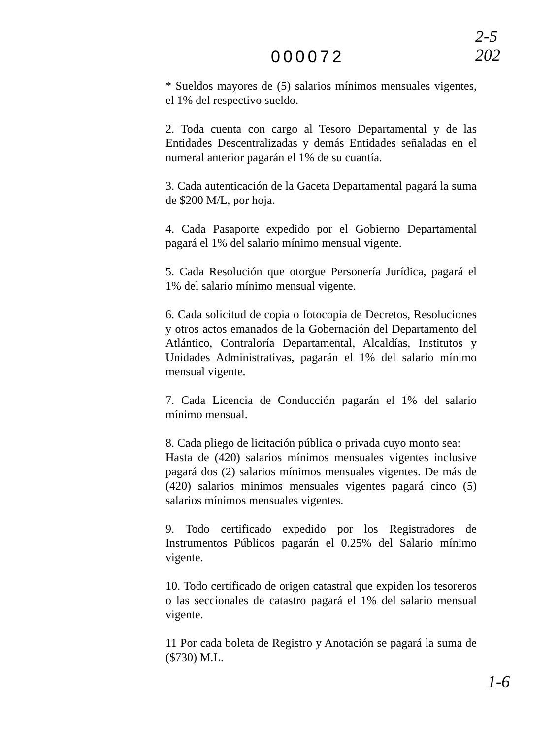2-5
202
000072
* Sueldos mayores de (5) salarios mínimos mensuales vigentes, el 1% del respectivo sueldo.
2. Toda cuenta con cargo al Tesoro Departamental y de las Entidades Descentralizadas y demás Entidades señaladas en el numeral anterior pagarán el 1% de su cuantía.
3. Cada autenticación de la Gaceta Departamental pagará la suma de $200 M/L, por hoja.
4. Cada Pasaporte expedido por el Gobierno Departamental pagará el 1% del salario mínimo mensual vigente.
5. Cada Resolución que otorgue Personería Jurídica, pagará el 1% del salario mínimo mensual vigente.
6. Cada solicitud de copia o fotocopia de Decretos, Resoluciones y otros actos emanados de la Gobernación del Departamento del Atlántico, Contraloría Departamental, Alcaldías, Institutos y Unidades Administrativas, pagarán el 1% del salario mínimo mensual vigente.
7. Cada Licencia de Conducción pagarán el 1% del salario mínimo mensual.
8. Cada pliego de licitación pública o privada cuyo monto sea:
Hasta de (420) salarios mínimos mensuales vigentes inclusive pagará dos (2) salarios mínimos mensuales vigentes. De más de (420) salarios minimos mensuales vigentes pagará cinco (5) salarios mínimos mensuales vigentes.
9. Todo certificado expedido por los Registradores de Instrumentos Públicos pagarán el 0.25% del Salario mínimo vigente.
10. Todo certificado de origen catastral que expiden los tesoreros o las seccionales de catastro pagará el 1% del salario mensual vigente.
11 Por cada boleta de Registro y Anotación se pagará la suma de ($730) M.L.
1-6